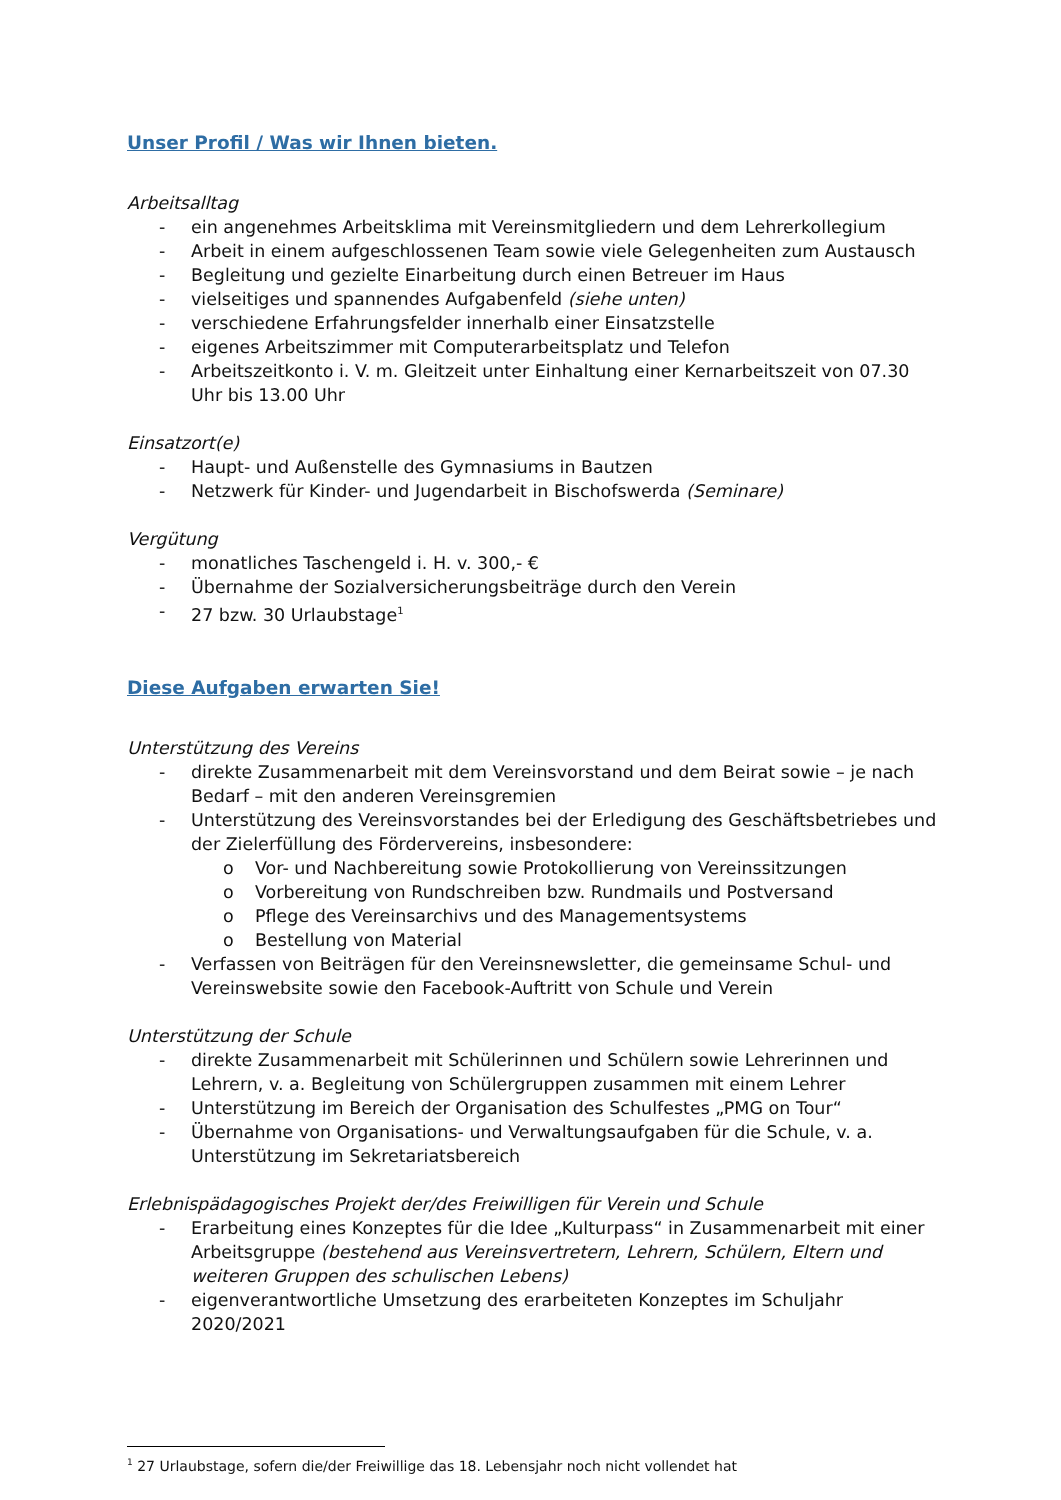Unser Profil / Was wir Ihnen bieten.
Arbeitsalltag
- ein angenehmes Arbeitsklima mit Vereinsmitgliedern und dem Lehrerkollegium
- Arbeit in einem aufgeschlossenen Team sowie viele Gelegenheiten zum Austausch
- Begleitung und gezielte Einarbeitung durch einen Betreuer im Haus
- vielseitiges und spannendes Aufgabenfeld (siehe unten)
- verschiedene Erfahrungsfelder innerhalb einer Einsatzstelle
- eigenes Arbeitszimmer mit Computerarbeitsplatz und Telefon
- Arbeitszeitkonto i. V. m. Gleitzeit unter Einhaltung einer Kernarbeitszeit von 07.30 Uhr bis 13.00 Uhr
Einsatzort(e)
- Haupt- und Außenstelle des Gymnasiums in Bautzen
- Netzwerk für Kinder- und Jugendarbeit in Bischofswerda (Seminare)
Vergütung
- monatliches Taschengeld i. H. v. 300,- €
- Übernahme der Sozialversicherungsbeiträge durch den Verein
- 27 bzw. 30 Urlaubstage<sup>1</sup>
Diese Aufgaben erwarten Sie!
Unterstützung des Vereins
- direkte Zusammenarbeit mit dem Vereinsvorstand und dem Beirat sowie – je nach Bedarf – mit den anderen Vereinsgremien
- Unterstützung des Vereinsvorstandes bei der Erledigung des Geschäftsbetriebes und der Zielerfüllung des Fördervereins, insbesondere:
o Vor- und Nachbereitung sowie Protokollierung von Vereinssitzungen
o Vorbereitung von Rundschreiben bzw. Rundmails und Postversand
o Pflege des Vereinsarchivs und des Managementsystems
o Bestellung von Material
- Verfassen von Beiträgen für den Vereinsnewsletter, die gemeinsame Schul- und Vereinswebsite sowie den Facebook-Auftritt von Schule und Verein
Unterstützung der Schule
- direkte Zusammenarbeit mit Schülerinnen und Schülern sowie Lehrerinnen und Lehrern, v. a. Begleitung von Schülergruppen zusammen mit einem Lehrer
- Unterstützung im Bereich der Organisation des Schulfestes „PMG on Tour“
- Übernahme von Organisations- und Verwaltungsaufgaben für die Schule, v. a. Unterstützung im Sekretariatsbereich
Erlebnispädagogisches Projekt der/des Freiwilligen für Verein und Schule
- Erarbeitung eines Konzeptes für die Idee „Kulturpass“ in Zusammenarbeit mit einer Arbeitsgruppe (bestehend aus Vereinsvertretern, Lehrern, Schülern, Eltern und weiteren Gruppen des schulischen Lebens)
- eigenverantwortliche Umsetzung des erarbeiteten Konzeptes im Schuljahr 2020/2021
<sup>1</sup> 27 Urlaubstage, sofern die/der Freiwillige das 18. Lebensjahr noch nicht vollendet hat